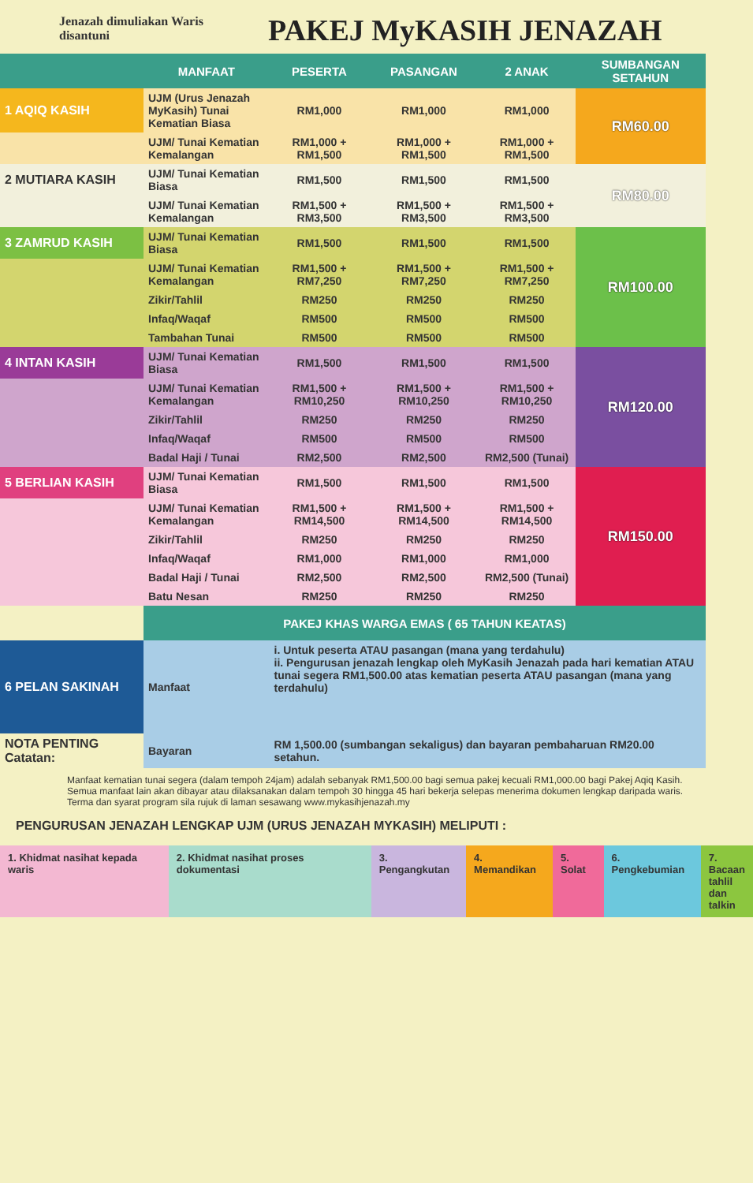Jenazah dimuliakan Waris disantuni
PAKEJ MyKASIH JENAZAH
| | MANFAAT | PESERTA | PASANGAN | 2 ANAK | SUMBANGAN SETAHUN |
| --- | --- | --- | --- | --- | --- |
| 1 AQIQ KASIH | UJM (Urus Jenazah MyKasih) Tunai Kematian Biasa | RM1,000 | RM1,000 | RM1,000 | RM60.00 |
| | UJM/ Tunai Kematian Kemalangan | RM1,000 + RM1,500 | RM1,000 + RM1,500 | RM1,000 + RM1,500 | |
| 2 MUTIARA KASIH | UJM/ Tunai Kematian Biasa | RM1,500 | RM1,500 | RM1,500 | RM80.00 |
| | UJM/ Tunai Kematian Kemalangan | RM1,500 + RM3,500 | RM1,500 + RM3,500 | RM1,500 + RM3,500 | |
| 3 ZAMRUD KASIH | UJM/ Tunai Kematian Biasa | RM1,500 | RM1,500 | RM1,500 | RM100.00 |
| | UJM/ Tunai Kematian Kemalangan | RM1,500 + RM7,250 | RM1,500 + RM7,250 | RM1,500 + RM7,250 | |
| | Zikir/Tahlil | RM250 | RM250 | RM250 | |
| | Infaq/Waqaf | RM500 | RM500 | RM500 | |
| | Tambahan Tunai | RM500 | RM500 | RM500 | |
| 4 INTAN KASIH | UJM/ Tunai Kematian Biasa | RM1,500 | RM1,500 | RM1,500 | RM120.00 |
| | UJM/ Tunai Kematian Kemalangan | RM1,500 + RM10,250 | RM1,500 + RM10,250 | RM1,500 + RM10,250 | |
| | Zikir/Tahlil | RM250 | RM250 | RM250 | |
| | Infaq/Waqaf | RM500 | RM500 | RM500 | |
| | Badal Haji / Tunai | RM2,500 | RM2,500 | RM2,500 (Tunai) | |
| 5 BERLIAN KASIH | UJM/ Tunai Kematian Biasa | RM1,500 | RM1,500 | RM1,500 | RM150.00 |
| | UJM/ Tunai Kematian Kemalangan | RM1,500 + RM14,500 | RM1,500 + RM14,500 | RM1,500 + RM14,500 | |
| | Zikir/Tahlil | RM250 | RM250 | RM250 | |
| | Infaq/Waqaf | RM1,000 | RM1,000 | RM1,000 | |
| | Badal Haji / Tunai | RM2,500 | RM2,500 | RM2,500 (Tunai) | |
| | Batu Nesan | RM250 | RM250 | RM250 | |
| | PAKEJ KHAS WARGA EMAS ( 65 TAHUN KEATAS) | | | | |
| 6 PELAN SAKINAH | Manfaat | i. Untuk peserta ATAU pasangan (mana yang terdahulu) ii. Pengurusan jenazah lengkap oleh MyKasih Jenazah pada hari kematian ATAU tunai segera RM1,500.00 atas kematian peserta ATAU pasangan (mana yang terdahulu) | | | |
| NOTA PENTING Catatan: | Bayaran | RM 1,500.00 (sumbangan sekaligus) dan bayaran pembaharuan RM20.00 setahun. | | | |
Manfaat kematian tunai segera (dalam tempoh 24jam) adalah sebanyak RM1,500.00 bagi semua pakej kecuali RM1,000.00 bagi Pakej Aqiq Kasih. Semua manfaat lain akan dibayar atau dilaksanakan dalam tempoh 30 hingga 45 hari bekerja selepas menerima dokumen lengkap daripada waris. Terma dan syarat program sila rujuk di laman sesawang www.mykasihjenazah.my
PENGURUSAN JENAZAH LENGKAP UJM (URUS JENAZAH MYKASIH) MELIPUTI :
1. Khidmat nasihat kepada waris
2. Khidmat nasihat proses dokumentasi
3. Pengangkutan 4. Memandikan 5. Solat 6. Pengkebumian 7. Bacaan tahlil dan talkin